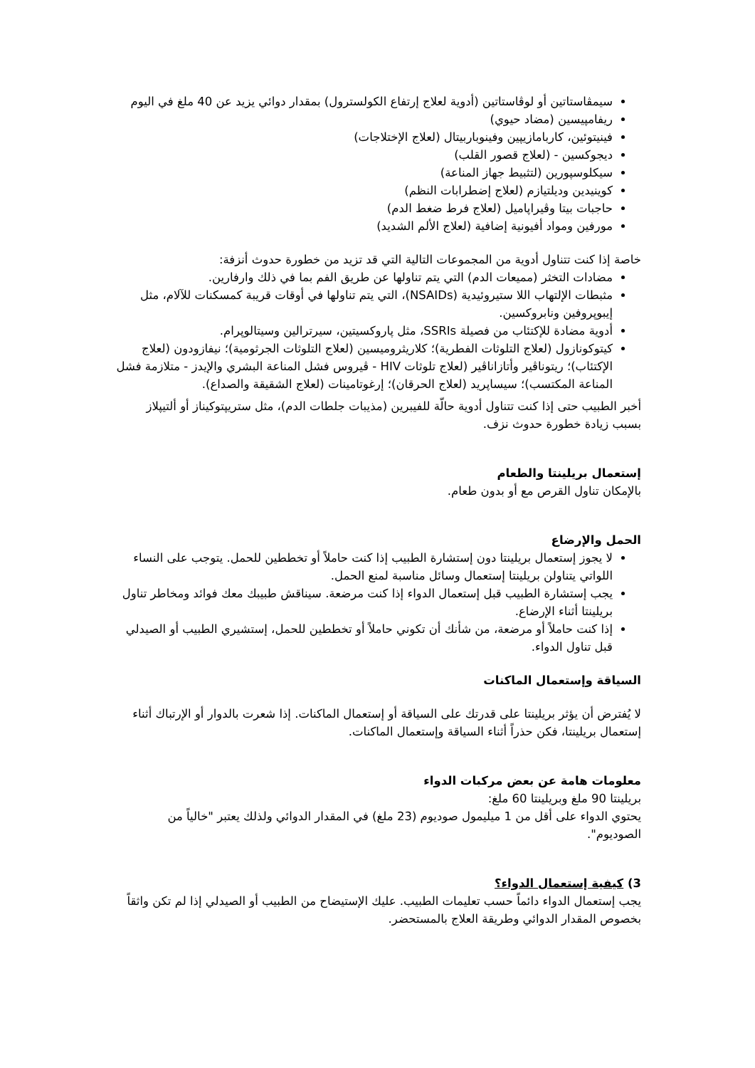سيمڤاستاتين أو لوڤاستاتين (أدوية لعلاج إرتفاع الكولسترول) بمقدار دوائي يزيد عن 40 ملغ في اليوم
ريفامپيسين (مضاد حيوي)
فينيتوئين، كاربامازيپين وفينوباربيتال (لعلاج الإختلاجات)
ديجوكسين - (لعلاج قصور القلب)
سيكلوسپورين (لتثبيط جهاز المناعة)
كوينيدين وديلتيازم (لعلاج إضطرابات النظم)
حاجبات بيتا وڤيراپاميل (لعلاج فرط ضغط الدم)
مورفين ومواد أفيونية إضافية (لعلاج الألم الشديد)
خاصة إذا كنت تتناول أدوية من المجموعات التالية التي قد تزيد من خطورة حدوث أنزفة:
مضادات التخثر (مميعات الدم) التي يتم تناولها عن طريق الفم بما في ذلك وارفارين.
مثبطات الإلتهاب اللا ستيروئيدية (NSAIDs)، التي يتم تناولها في أوقات قريبة كمسكنات للآلام، مثل إيبوپروفين ونابروكسين.
أدوية مضادة للإكتئاب من فصيلة SSRIs، مثل پاروكسيتين، سيرترالين وسيتالوپرام.
كيتوكونازول (لعلاج التلوثات الفطرية)؛ كلاريثروميسين (لعلاج التلوثات الجرثومية)؛ نيفازودون (لعلاج الإكتئاب)؛ ريتوناڤير وأتازاناڤير (لعلاج تلوثات HIV - ڤيروس فشل المناعة البشري والإيدز - متلازمة فشل المناعة المكتسب)؛ سيساپريد (لعلاج الحرقان)؛ إرغوتامينات (لعلاج الشقيقة والصداع).
أخبر الطبيب حتى إذا كنت تتناول أدوية حالّة للفيبرين (مذيبات جلطات الدم)، مثل ستريپتوكيناز أو ألتيپلاز بسبب زيادة خطورة حدوث نزف.
إستعمال بريلينتا والطعام
بالإمكان تناول القرص مع أو بدون طعام.
الحمل والإرضاع
لا يجوز إستعمال بريلينتا دون إستشارة الطبيب إذا كنت حاملاً أو تخططين للحمل. يتوجب على النساء اللواتي يتناولن بريلينتا إستعمال وسائل مناسبة لمنع الحمل.
يجب إستشارة الطبيب قبل إستعمال الدواء إذا كنت مرضعة. سيناقش طبيبك معك فوائد ومخاطر تناول بريلينتا أثناء الإرضاع.
إذا كنت حاملاً أو مرضعة، من شأنك أن تكوني حاملاً أو تخططين للحمل، إستشيري الطبيب أو الصيدلي قبل تناول الدواء.
السياقة وإستعمال الماكنات
لا يُفترض أن يؤثر بريلينتا على قدرتك على السياقة أو إستعمال الماكنات. إذا شعرت بالدوار أو الإرتباك أثناء إستعمال بريلينتا، فكن حذراً أثناء السياقة وإستعمال الماكنات.
معلومات هامة عن بعض مركبات الدواء
بريلينتا 90 ملغ وبريلينتا 60 ملغ:
يحتوي الدواء على أقل من 1 ميليمول صوديوم (23 ملغ) في المقدار الدوائي ولذلك يعتبر "خالياً من الصوديوم".
3) كيفية إستعمال الدواء؟
يجب إستعمال الدواء دائماً حسب تعليمات الطبيب. عليك الإستيضاح من الطبيب أو الصيدلي إذا لم تكن واثقاً بخصوص المقدار الدوائي وطريقة العلاج بالمستحضر.